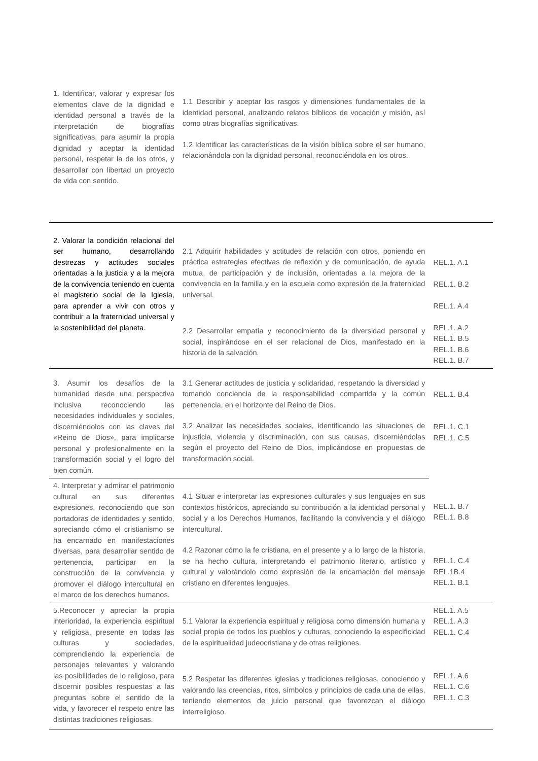| 1. Identificar, valorar y expresar los elementos clave de la dignidad e identidad personal a través de la interpretación de biografías significativas, para asumir la propia dignidad y aceptar la identidad personal, respetar la de los otros, y desarrollar con libertad un proyecto de vida con sentido. | 1.1 Describir y aceptar los rasgos y dimensiones fundamentales de la identidad personal, analizando relatos bíblicos de vocación y misión, así como otras biografías significativas. 1.2 Identificar las características de la visión bíblica sobre el ser humano, relacionándola con la dignidad personal, reconociéndola en los otros. | |
| 2. Valorar la condición relacional del ser humano, desarrollando destrezas y actitudes sociales orientadas a la justicia y a la mejora de la convivencia teniendo en cuenta el magisterio social de la Iglesia, para aprender a vivir con otros y contribuir a la fraternidad universal y la sostenibilidad del planeta. | 2.1 Adquirir habilidades y actitudes de relación con otros, poniendo en práctica estrategias efectivas de reflexión y de comunicación, de ayuda mutua, de participación y de inclusión, orientadas a la mejora de la convivencia en la familia y en la escuela como expresión de la fraternidad universal. 2.2 Desarrollar empatía y reconocimiento de la diversidad personal y social, inspirándose en el ser relacional de Dios, manifestado en la historia de la salvación. | REL.1. A.1 REL.1. B.2 REL.1. A.4 REL.1. A.2 REL.1. B.5 REL.1. B.6 REL.1. B.7 |
| 3. Asumir los desafíos de la humanidad desde una perspectiva inclusiva reconociendo las necesidades individuales y sociales, discerniéndolos con las claves del «Reino de Dios», para implicarse personal y profesionalmente en la transformación social y el logro del bien común. | 3.1 Generar actitudes de justicia y solidaridad, respetando la diversidad y tomando conciencia de la responsabilidad compartida y la común pertenencia, en el horizonte del Reino de Dios. 3.2 Analizar las necesidades sociales, identificando las situaciones de injusticia, violencia y discriminación, con sus causas, discerniéndolas según el proyecto del Reino de Dios, implicándose en propuestas de transformación social. | REL.1. B.4 REL.1. C.1 REL.1. C.5 |
| 4. Interpretar y admirar el patrimonio cultural en sus diferentes expresiones, reconociendo que son portadoras de identidades y sentido, apreciando cómo el cristianismo se ha encarnado en manifestaciones diversas, para desarrollar sentido de pertenencia, participar en la construcción de la convivencia y promover el diálogo intercultural en el marco de los derechos humanos. | 4.1 Situar e interpretar las expresiones culturales y sus lenguajes en sus contextos históricos, apreciando su contribución a la identidad personal y social y a los Derechos Humanos, facilitando la convivencia y el diálogo intercultural. 4.2 Razonar cómo la fe cristiana, en el presente y a lo largo de la historia, se ha hecho cultura, interpretando el patrimonio literario, artístico y cultural y valorándolo como expresión de la encarnación del mensaje cristiano en diferentes lenguajes. | REL.1. B.7 REL.1. B.8 REL.1. C.4 REL.1B.4 REL.1. B.1 |
| 5.Reconocer y apreciar la propia interioridad, la experiencia espiritual y religiosa, presente en todas las culturas y sociedades, comprendiendo la experiencia de personajes relevantes y valorando las posibilidades de lo religioso, para discernir posibles respuestas a las preguntas sobre el sentido de la vida, y favorecer el respeto entre las distintas tradiciones religiosas. | 5.1 Valorar la experiencia espiritual y religiosa como dimensión humana y social propia de todos los pueblos y culturas, conociendo la especificidad de la espiritualidad judeocristiana y de otras religiones. 5.2 Respetar las diferentes iglesias y tradiciones religiosas, conociendo y valorando las creencias, ritos, símbolos y principios de cada una de ellas, teniendo elementos de juicio personal que favorezcan el diálogo interreligioso. | REL.1. A.5 REL.1. A.3 REL.1. C.4 REL.1. A.6 REL.1. C.6 REL.1. C.3 |